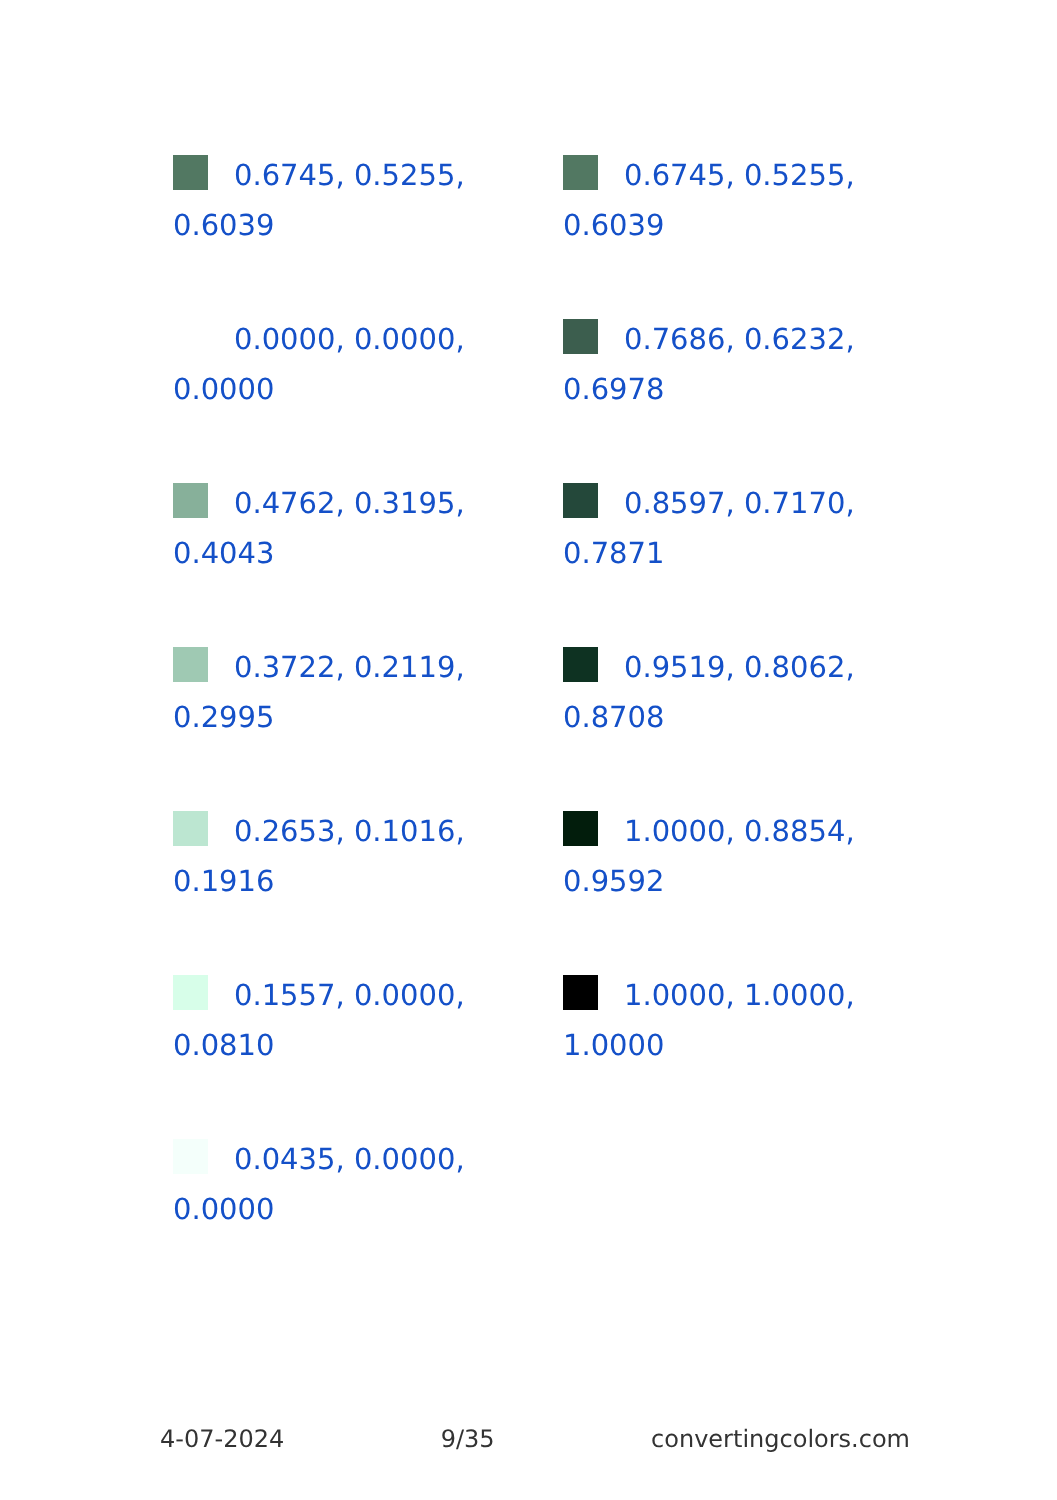0.6745, 0.5255, 0.6039
0.6745, 0.5255, 0.6039
0.0000, 0.0000, 0.0000
0.7686, 0.6232, 0.6978
0.4762, 0.3195, 0.4043
0.8597, 0.7170, 0.7871
0.3722, 0.2119, 0.2995
0.9519, 0.8062, 0.8708
0.2653, 0.1016, 0.1916
1.0000, 0.8854, 0.9592
0.1557, 0.0000, 0.0810
1.0000, 1.0000, 1.0000
0.0435, 0.0000, 0.0000
4-07-2024 9/35 convertingcolors.com